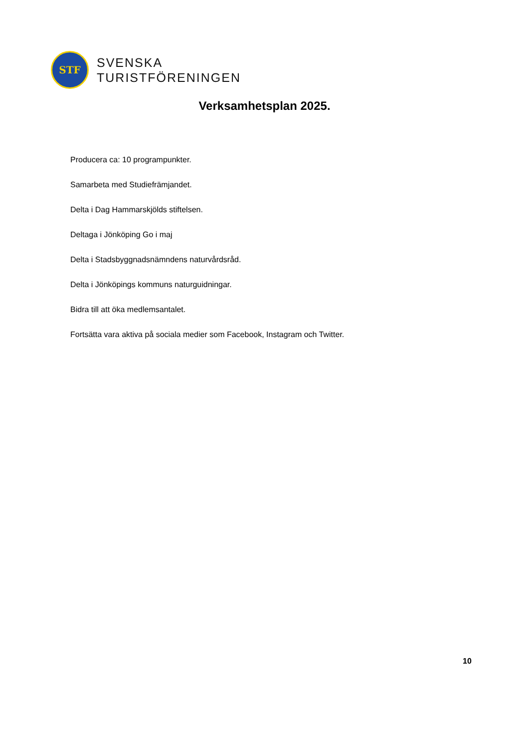STF
SVENSKA
TURISTFÖRENINGEN
Verksamhetsplan 2025.
Producera ca: 10 programpunkter.
Samarbeta med Studiefrämjandet.
Delta i Dag Hammarskjölds stiftelsen.
Deltaga i Jönköping Go i maj
Delta i Stadsbyggnadsnämndens naturvårdsråd.
Delta i Jönköpings kommuns naturguidningar.
Bidra till att öka medlemsantalet.
Fortsätta vara aktiva på sociala medier som Facebook, Instagram och Twitter.
10